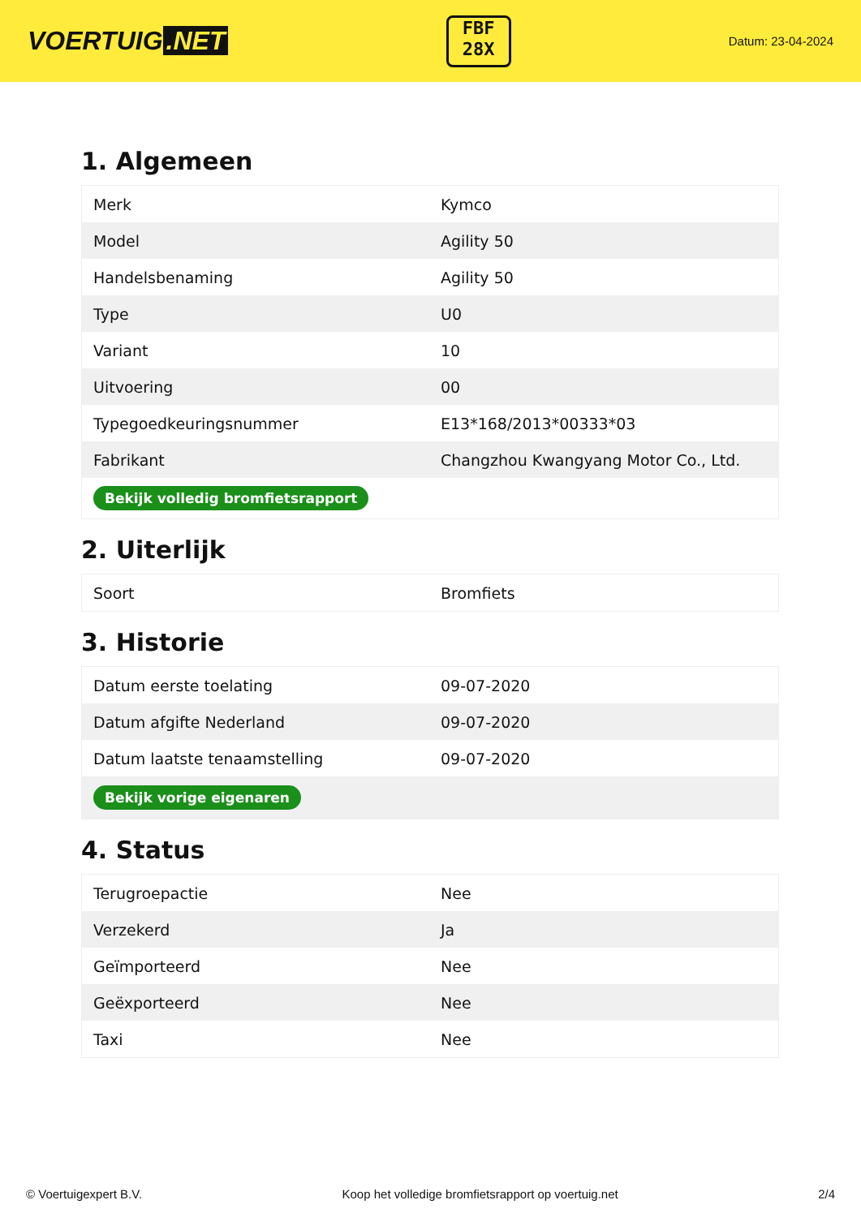VOERTUIG.NET
FBF
28X
Datum: 23-04-2024
1. Algemeen
| Merk | Kymco |
| Model | Agility 50 |
| Handelsbenaming | Agility 50 |
| Type | U0 |
| Variant | 10 |
| Uitvoering | 00 |
| Typegoedkeuringsnummer | E13*168/2013*00333*03 |
| Fabrikant | Changzhou Kwangyang Motor Co., Ltd. |
| Bekijk volledig bromfietsrapport | |
2. Uiterlijk
| Soort | Bromfiets |
3. Historie
| Datum eerste toelating | 09-07-2020 |
| Datum afgifte Nederland | 09-07-2020 |
| Datum laatste tenaamstelling | 09-07-2020 |
| Bekijk vorige eigenaren | |
4. Status
| Terugroepactie | Nee |
| Verzekerd | Ja |
| Geïmporteerd | Nee |
| Geëxporteerd | Nee |
| Taxi | Nee |
© Voertuigexpert B.V. Koop het volledige bromfietsrapport op voertuig.net 2/4